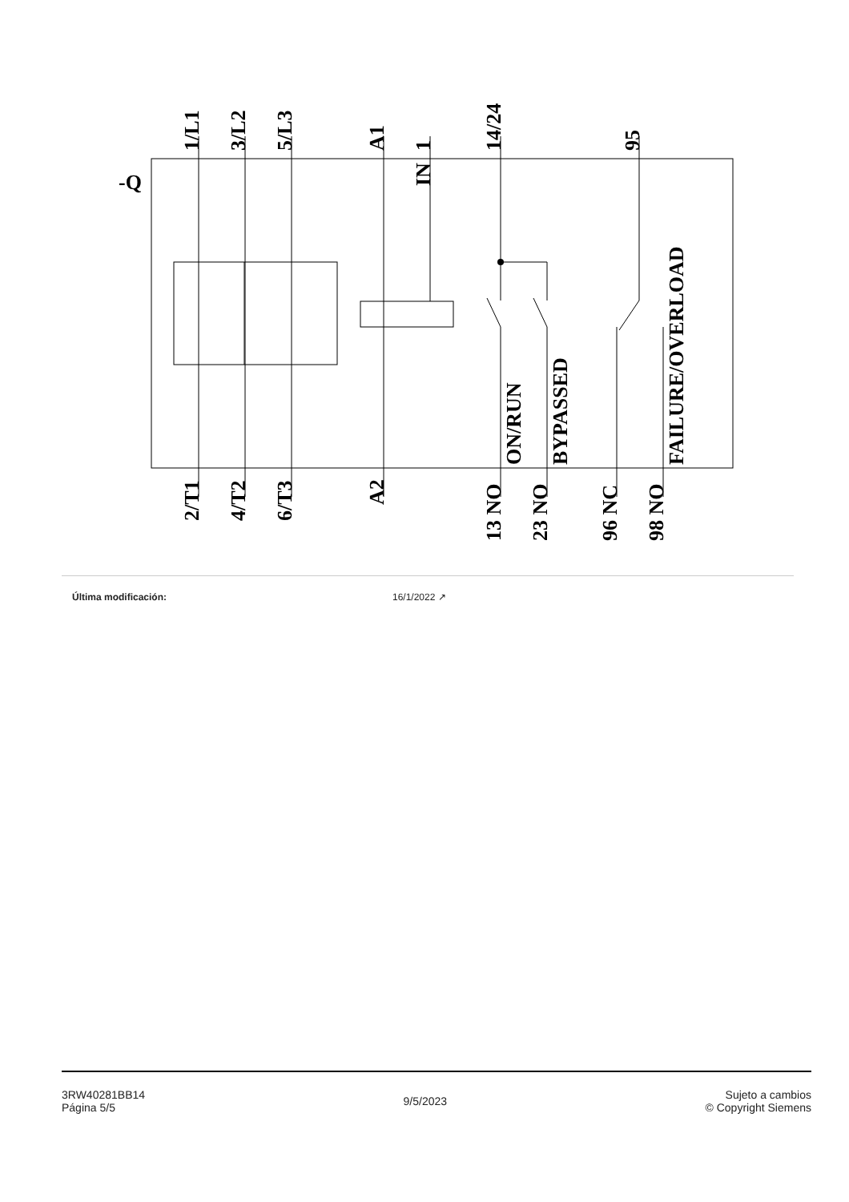1/L1
3/L2
5/L3
A1
1
IN
14/24
95
-Q
ON/RUN
BYPASSED
FAILURE/OVERLOAD
2/T1
4/T2
6/T3
A2
13 NO
23 NO
96 NC
98 NO
Última modificación: 16/1/2022 ↗
3RW40281BB14
Página 5/5
9/5/2023
Sujeto a cambios
© Copyright Siemens